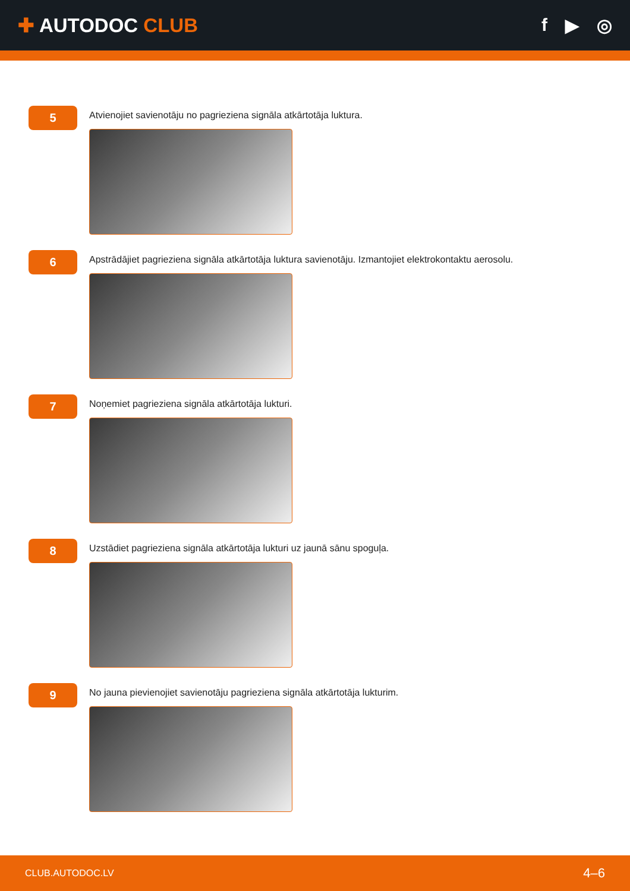✚ AUTODOC CLUB f ▶ ◎
5
Atvienojiet savienotāju no pagrieziena signāla atkārtotāja luktura.
6
Apstrādājiet pagrieziena signāla atkārtotāja luktura savienotāju. Izmantojiet elektrokontaktu aerosolu.
7
Noņemiet pagrieziena signāla atkārtotāja lukturi.
8
Uzstādiet pagrieziena signāla atkārtotāja lukturi uz jaunā sānu spoguļa.
9
No jauna pievienojiet savienotāju pagrieziena signāla atkārtotāja lukturim.
CLUB.AUTODOC.LV 4–6